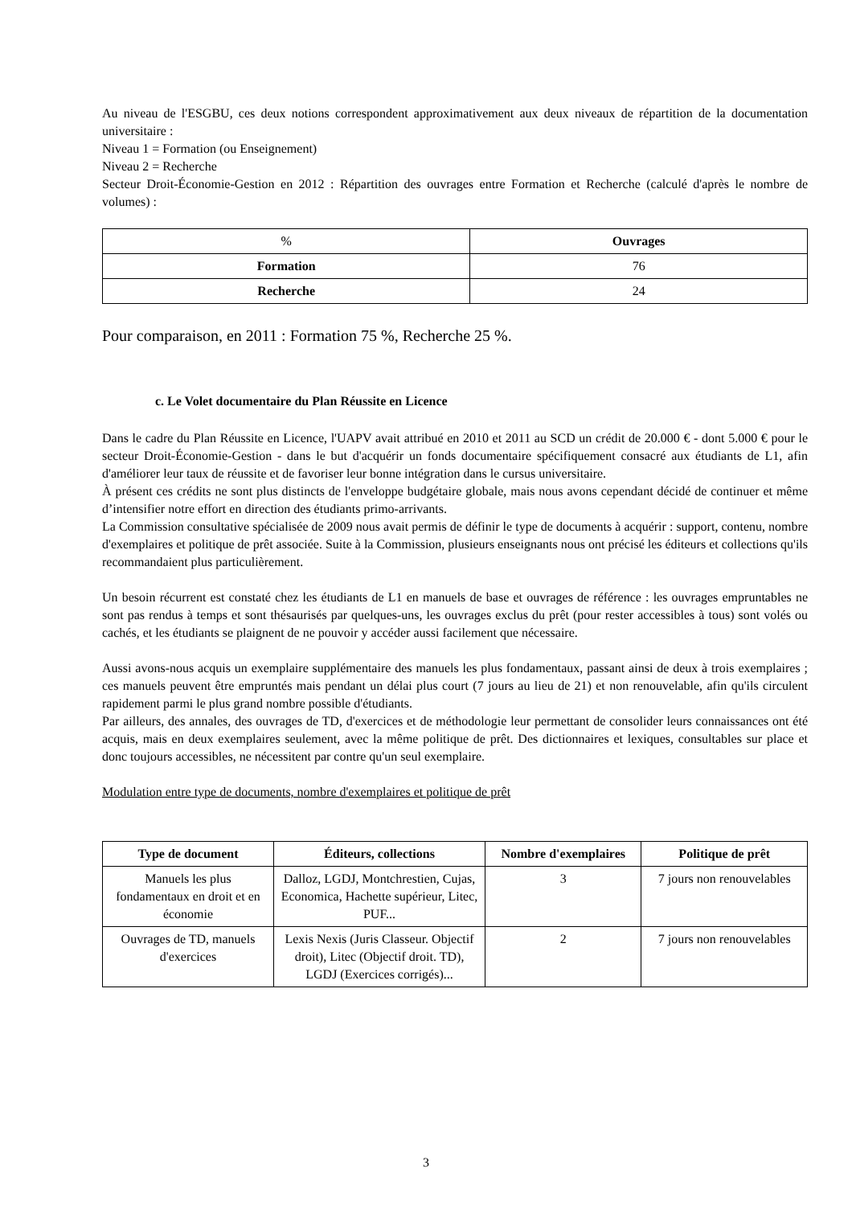Au niveau de l'ESGBU, ces deux notions correspondent approximativement aux deux niveaux de répartition de la documentation universitaire :
Niveau 1 = Formation (ou Enseignement)
Niveau 2 = Recherche
Secteur Droit-Économie-Gestion en 2012 : Répartition des ouvrages entre Formation et Recherche (calculé d'après le nombre de volumes) :
| % | Ouvrages |
| Formation | 76 |
| Recherche | 24 |
Pour comparaison, en 2011 : Formation 75 %, Recherche 25 %.
c. Le Volet documentaire du Plan Réussite en Licence
Dans le cadre du Plan Réussite en Licence, l'UAPV avait attribué en 2010 et 2011 au SCD un crédit de 20.000 € - dont 5.000 € pour le secteur Droit-Économie-Gestion - dans le but d'acquérir un fonds documentaire spécifiquement consacré aux étudiants de L1, afin d'améliorer leur taux de réussite et de favoriser leur bonne intégration dans le cursus universitaire.
À présent ces crédits ne sont plus distincts de l'enveloppe budgétaire globale, mais nous avons cependant décidé de continuer et même d’intensifier notre effort en direction des étudiants primo-arrivants.
La Commission consultative spécialisée de 2009 nous avait permis de définir le type de documents à acquérir : support, contenu, nombre d'exemplaires et politique de prêt associée. Suite à la Commission, plusieurs enseignants nous ont précisé les éditeurs et collections qu'ils recommandaient plus particulièrement.
Un besoin récurrent est constaté chez les étudiants de L1 en manuels de base et ouvrages de référence : les ouvrages empruntables ne sont pas rendus à temps et sont thésaurisés par quelques-uns, les ouvrages exclus du prêt (pour rester accessibles à tous) sont volés ou cachés, et les étudiants se plaignent de ne pouvoir y accéder aussi facilement que nécessaire.
Aussi avons-nous acquis un exemplaire supplémentaire des manuels les plus fondamentaux, passant ainsi de deux à trois exemplaires ; ces manuels peuvent être empruntés mais pendant un délai plus court (7 jours au lieu de 21) et non renouvelable, afin qu'ils circulent rapidement parmi le plus grand nombre possible d'étudiants.
Par ailleurs, des annales, des ouvrages de TD, d'exercices et de méthodologie leur permettant de consolider leurs connaissances ont été acquis, mais en deux exemplaires seulement, avec la même politique de prêt. Des dictionnaires et lexiques, consultables sur place et donc toujours accessibles, ne nécessitent par contre qu'un seul exemplaire.
Modulation entre type de documents, nombre d'exemplaires et politique de prêt
| Type de document | Éditeurs, collections | Nombre d'exemplaires | Politique de prêt |
| --- | --- | --- | --- |
| Manuels les plus fondamentaux en droit et en économie | Dalloz, LGDJ, Montchrestien, Cujas, Economica, Hachette supérieur, Litec, PUF... | 3 | 7 jours non renouvelables |
| Ouvrages de TD, manuels d'exercices | Lexis Nexis (Juris Classeur. Objectif droit), Litec (Objectif droit. TD), LGDJ (Exercices corrigés)... | 2 | 7 jours non renouvelables |
3